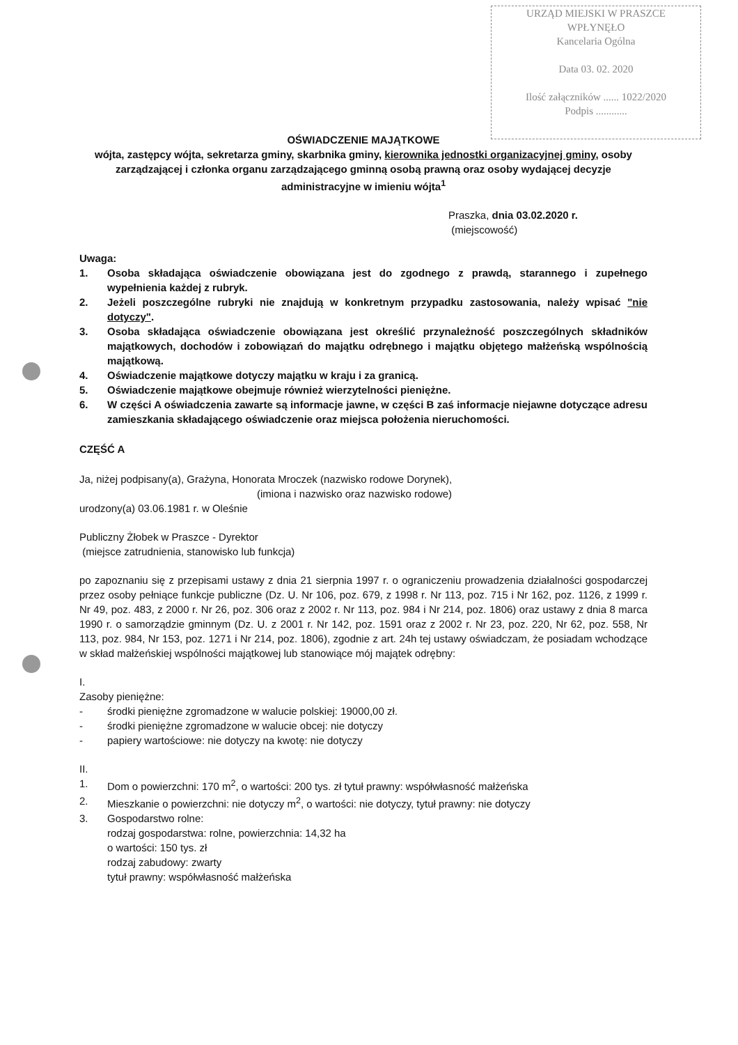URZĄD MIEJSKI W PRASZCE
WPŁYNĘŁO
Kancelaria Ogólna
Data 03. 02. 2020
Ilość załączników ...... 1022/2020
Podpis ............
OŚWIADCZENIE MAJĄTKOWE
wójta, zastępcy wójta, sekretarza gminy, skarbnika gminy, kierownika jednostki organizacyjnej gminy, osoby zarządzającej i członka organu zarządzającego gminną osobą prawną oraz osoby wydającej decyzje administracyjne w imieniu wójta<sup>1</sup>
Praszka, dnia 03.02.2020 r.
(miejscowość)
Uwaga:
1. Osoba składająca oświadczenie obowiązana jest do zgodnego z prawdą, starannego i zupełnego wypełnienia każdej z rubryk.
2. Jeżeli poszczególne rubryki nie znajdują w konkretnym przypadku zastosowania, należy wpisać "nie dotyczy".
3. Osoba składająca oświadczenie obowiązana jest określić przynależność poszczególnych składników majątkowych, dochodów i zobowiązań do majątku odrębnego i majątku objętego małżeńską wspólnością majątkową.
4. Oświadczenie majątkowe dotyczy majątku w kraju i za granicą.
5. Oświadczenie majątkowe obejmuje również wierzytelności pieniężne.
6. W części A oświadczenia zawarte są informacje jawne, w części B zaś informacje niejawne dotyczące adresu zamieszkania składającego oświadczenie oraz miejsca położenia nieruchomości.
CZĘŚĆ A
Ja, niżej podpisany(a), Grażyna, Honorata Mroczek (nazwisko rodowe Dorynek),
(imiona i nazwisko oraz nazwisko rodowe)
urodzony(a) 03.06.1981 r. w Oleśnie
Publiczny Żłobek w Praszce - Dyrektor
(miejsce zatrudnienia, stanowisko lub funkcja)
po zapoznaniu się z przepisami ustawy z dnia 21 sierpnia 1997 r. o ograniczeniu prowadzenia działalności gospodarczej przez osoby pełniące funkcje publiczne (Dz. U. Nr 106, poz. 679, z 1998 r. Nr 113, poz. 715 i Nr 162, poz. 1126, z 1999 r. Nr 49, poz. 483, z 2000 r. Nr 26, poz. 306 oraz z 2002 r. Nr 113, poz. 984 i Nr 214, poz. 1806) oraz ustawy z dnia 8 marca 1990 r. o samorządzie gminnym (Dz. U. z 2001 r. Nr 142, poz. 1591 oraz z 2002 r. Nr 23, poz. 220, Nr 62, poz. 558, Nr 113, poz. 984, Nr 153, poz. 1271 i Nr 214, poz. 1806), zgodnie z art. 24h tej ustawy oświadczam, że posiadam wchodzące w skład małżeńskiej wspólności majątkowej lub stanowiące mój majątek odrębny:
I.
Zasoby pieniężne:
- środki pieniężne zgromadzone w walucie polskiej: 19000,00 zł.
- środki pieniężne zgromadzone w walucie obcej: nie dotyczy
- papiery wartościowe: nie dotyczy na kwotę: nie dotyczy
II.
1. Dom o powierzchni: 170 m<sup>2</sup>, o wartości: 200 tys. zł tytuł prawny: współwłasność małżeńska
2. Mieszkanie o powierzchni: nie dotyczy m<sup>2</sup>, o wartości: nie dotyczy, tytuł prawny: nie dotyczy
3. Gospodarstwo rolne:
rodzaj gospodarstwa: rolne, powierzchnia: 14,32 ha
o wartości: 150 tys. zł
rodzaj zabudowy: zwarty
tytuł prawny: współwłasność małżeńska